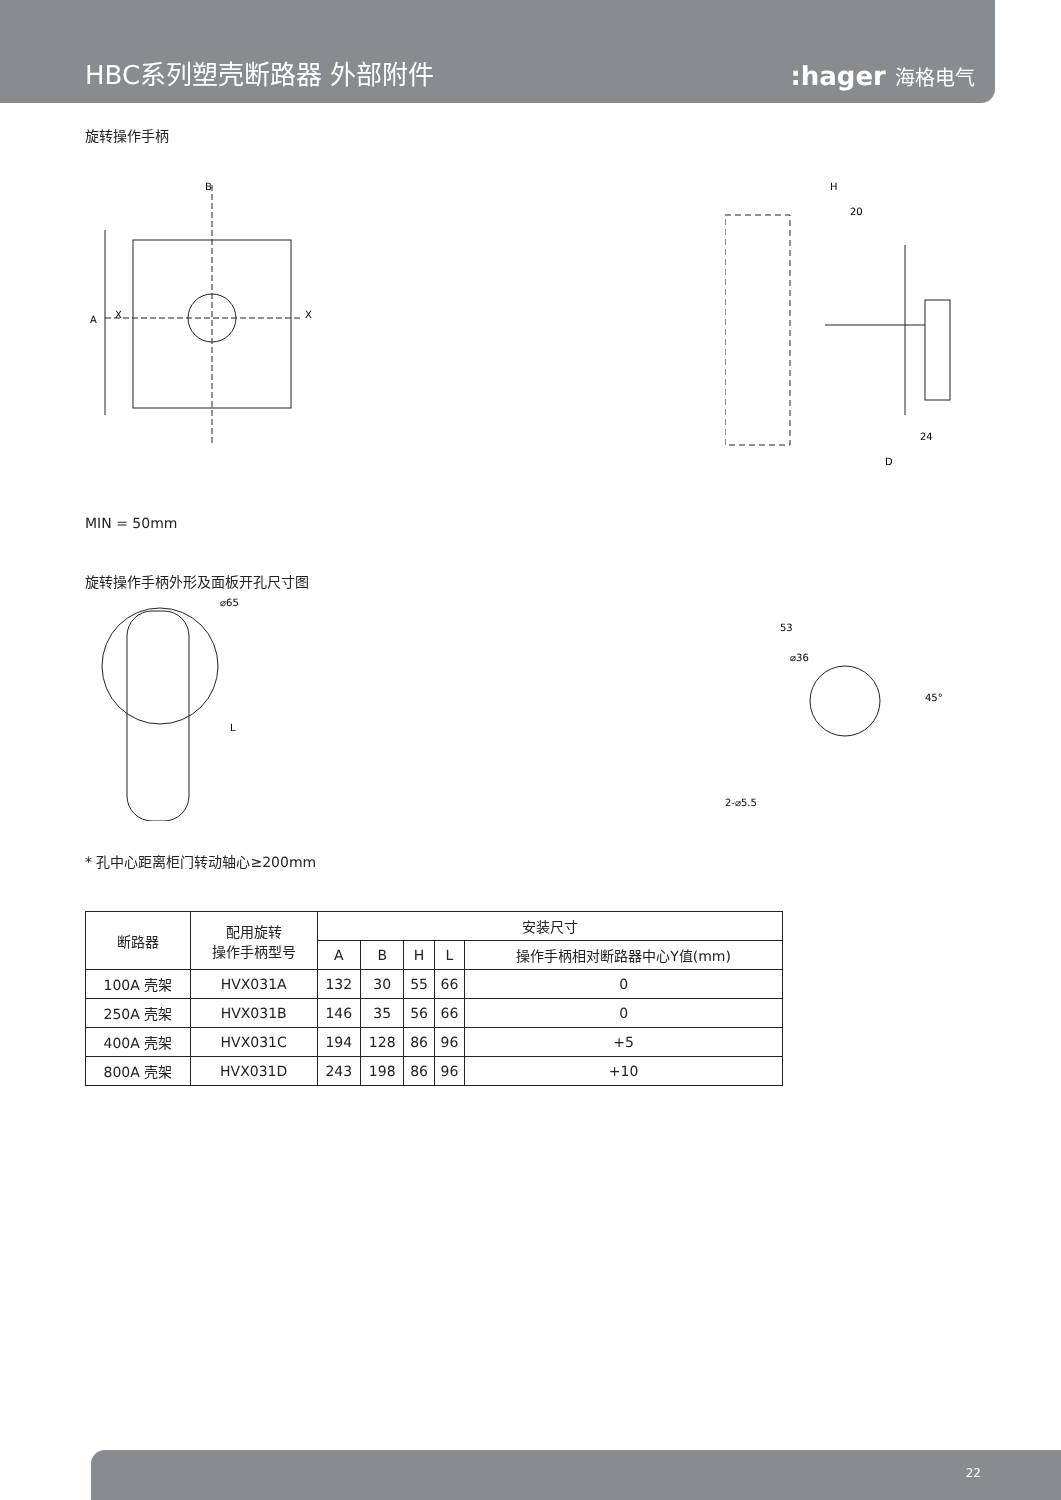HBC系列塑壳断路器 外部附件
:hager 海格电气
旋转操作手柄
A
B
X
X
H
20
24
D
MIN = 50mm
旋转操作手柄外形及面板开孔尺寸图
⌀65
L
53
⌀36
45°
2-⌀5.5
* 孔中心距离柜门转动轴心≥200mm
| 断路器 | 配用旋转 操作手柄型号 | 安装尺寸 | | | | |
| --- | --- | --- | --- | --- | --- | --- |
| | | A | B | H | L | 操作手柄相对断路器中心Y值(mm) |
| 100A 壳架 | HVX031A | 132 | 30 | 55 | 66 | 0 |
| 250A 壳架 | HVX031B | 146 | 35 | 56 | 66 | 0 |
| 400A 壳架 | HVX031C | 194 | 128 | 86 | 96 | +5 |
| 800A 壳架 | HVX031D | 243 | 198 | 86 | 96 | +10 |
22